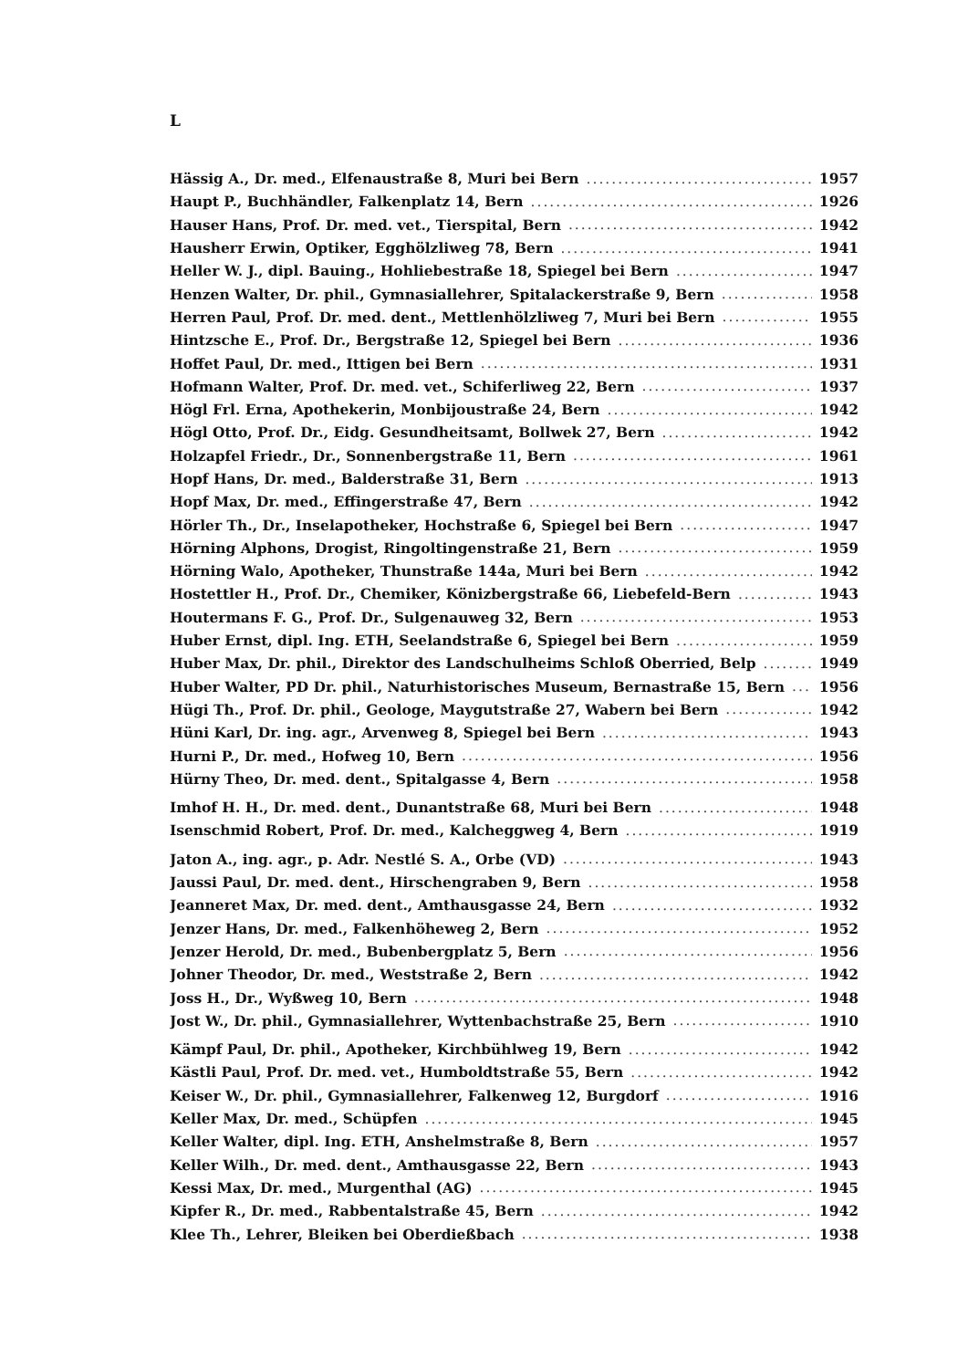L
Hässig A., Dr. med., Elfenaustraße 8, Muri bei Bern 1957
Haupt P., Buchhändler, Falkenplatz 14, Bern 1926
Hauser Hans, Prof. Dr. med. vet., Tierspital, Bern 1942
Hausherr Erwin, Optiker, Egghölzliweg 78, Bern 1941
Heller W. J., dipl. Bauing., Hohliebestraße 18, Spiegel bei Bern 1947
Henzen Walter, Dr. phil., Gymnasiallehrer, Spitalackerstraße 9, Bern 1958
Herren Paul, Prof. Dr. med. dent., Mettlenhölzliweg 7, Muri bei Bern 1955
Hintzsche E., Prof. Dr., Bergstraße 12, Spiegel bei Bern 1936
Hoffet Paul, Dr. med., Ittigen bei Bern 1931
Hofmann Walter, Prof. Dr. med. vet., Schiferliweg 22, Bern 1937
Högl Frl. Erna, Apothekerin, Monbijoustraße 24, Bern 1942
Högl Otto, Prof. Dr., Eidg. Gesundheitsamt, Bollwek 27, Bern 1942
Holzapfel Friedr., Dr., Sonnenbergstraße 11, Bern 1961
Hopf Hans, Dr. med., Balderstraße 31, Bern 1913
Hopf Max, Dr. med., Effingerstraße 47, Bern 1942
Hörler Th., Dr., Inselapotheker, Hochstraße 6, Spiegel bei Bern 1947
Hörning Alphons, Drogist, Ringoltingenstraße 21, Bern 1959
Hörning Walo, Apotheker, Thunstraße 144a, Muri bei Bern 1942
Hostettler H., Prof. Dr., Chemiker, Könizbergstraße 66, Liebefeld-Bern 1943
Houtermans F. G., Prof. Dr., Sulgenauweg 32, Bern 1953
Huber Ernst, dipl. Ing. ETH, Seelandstraße 6, Spiegel bei Bern 1959
Huber Max, Dr. phil., Direktor des Landschulheims Schloß Oberried, Belp 1949
Huber Walter, PD Dr. phil., Naturhistorisches Museum, Bernastraße 15, Bern 1956
Hügi Th., Prof. Dr. phil., Geologe, Maygutstraße 27, Wabern bei Bern 1942
Hüni Karl, Dr. ing. agr., Arvenweg 8, Spiegel bei Bern 1943
Hurni P., Dr. med., Hofweg 10, Bern 1956
Hürny Theo, Dr. med. dent., Spitalgasse 4, Bern 1958
Imhof H. H., Dr. med. dent., Dunantstraße 68, Muri bei Bern 1948
Isenschmid Robert, Prof. Dr. med., Kalcheggweg 4, Bern 1919
Jaton A., ing. agr., p. Adr. Nestlé S. A., Orbe (VD) 1943
Jaussi Paul, Dr. med. dent., Hirschengraben 9, Bern 1958
Jeanneret Max, Dr. med. dent., Amthausgasse 24, Bern 1932
Jenzer Hans, Dr. med., Falkenhöheweg 2, Bern 1952
Jenzer Herold, Dr. med., Bubenbergplatz 5, Bern 1956
Johner Theodor, Dr. med., Weststraße 2, Bern 1942
Joss H., Dr., Wyßweg 10, Bern 1948
Jost W., Dr. phil., Gymnasiallehrer, Wyttenbachstraße 25, Bern 1910
Kämpf Paul, Dr. phil., Apotheker, Kirchbühlweg 19, Bern 1942
Kästli Paul, Prof. Dr. med. vet., Humboldtstraße 55, Bern 1942
Keiser W., Dr. phil., Gymnasiallehrer, Falkenweg 12, Burgdorf 1916
Keller Max, Dr. med., Schüpfen 1945
Keller Walter, dipl. Ing. ETH, Anshelmstraße 8, Bern 1957
Keller Wilh., Dr. med. dent., Amthausgasse 22, Bern 1943
Kessi Max, Dr. med., Murgenthal (AG) 1945
Kipfer R., Dr. med., Rabbentalstraße 45, Bern 1942
Klee Th., Lehrer, Bleiken bei Oberdießbach 1938